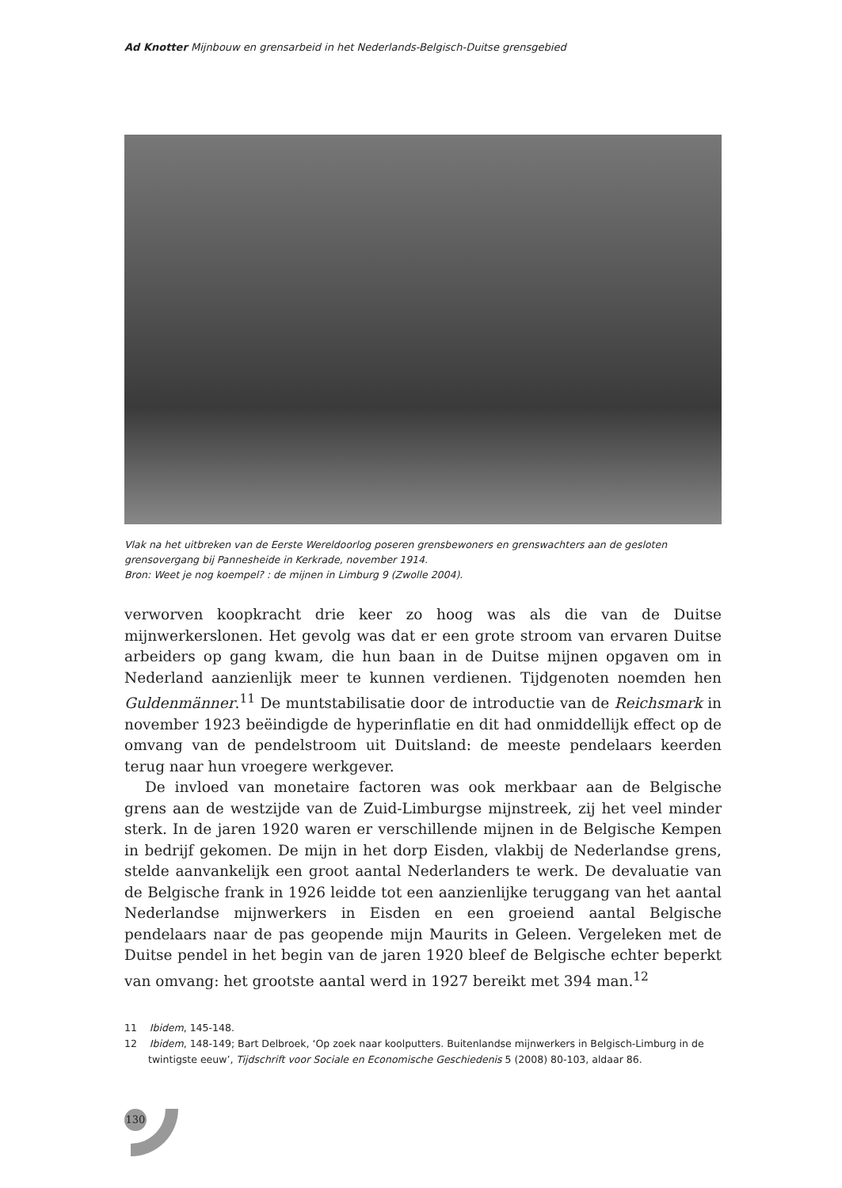Ad Knotter Mijnbouw en grensarbeid in het Nederlands-Belgisch-Duitse grensgebied
Vlak na het uitbreken van de Eerste Wereldoorlog poseren grensbewoners en grenswachters aan de gesloten grensovergang bij Pannesheide in Kerkrade, november 1914.
Bron: Weet je nog koempel? : de mijnen in Limburg 9 (Zwolle 2004).
verworven koopkracht drie keer zo hoog was als die van de Duitse mijnwerkerslonen. Het gevolg was dat er een grote stroom van ervaren Duitse arbeiders op gang kwam, die hun baan in de Duitse mijnen opgaven om in Nederland aanzienlijk meer te kunnen verdienen. Tijdgenoten noemden hen Guldenmänner.<sup>11</sup> De muntstabilisatie door de introductie van de Reichsmark in november 1923 beëindigde de hyperinflatie en dit had onmiddellijk effect op de omvang van de pendelstroom uit Duitsland: de meeste pendelaars keerden terug naar hun vroegere werkgever.
De invloed van monetaire factoren was ook merkbaar aan de Belgische grens aan de westzijde van de Zuid-Limburgse mijnstreek, zij het veel minder sterk. In de jaren 1920 waren er verschillende mijnen in de Belgische Kempen in bedrijf gekomen. De mijn in het dorp Eisden, vlakbij de Nederlandse grens, stelde aanvankelijk een groot aantal Nederlanders te werk. De devaluatie van de Belgische frank in 1926 leidde tot een aanzienlijke teruggang van het aantal Nederlandse mijnwerkers in Eisden en een groeiend aantal Belgische pendelaars naar de pas geopende mijn Maurits in Geleen. Vergeleken met de Duitse pendel in het begin van de jaren 1920 bleef de Belgische echter beperkt van omvang: het grootste aantal werd in 1927 bereikt met 394 man.<sup>12</sup>
11 Ibidem, 145-148.
12 Ibidem, 148-149; Bart Delbroek, ‘Op zoek naar koolputters. Buitenlandse mijnwerkers in Belgisch-Limburg in de twintigste eeuw’, Tijdschrift voor Sociale en Economische Geschiedenis 5 (2008) 80-103, aldaar 86.
130